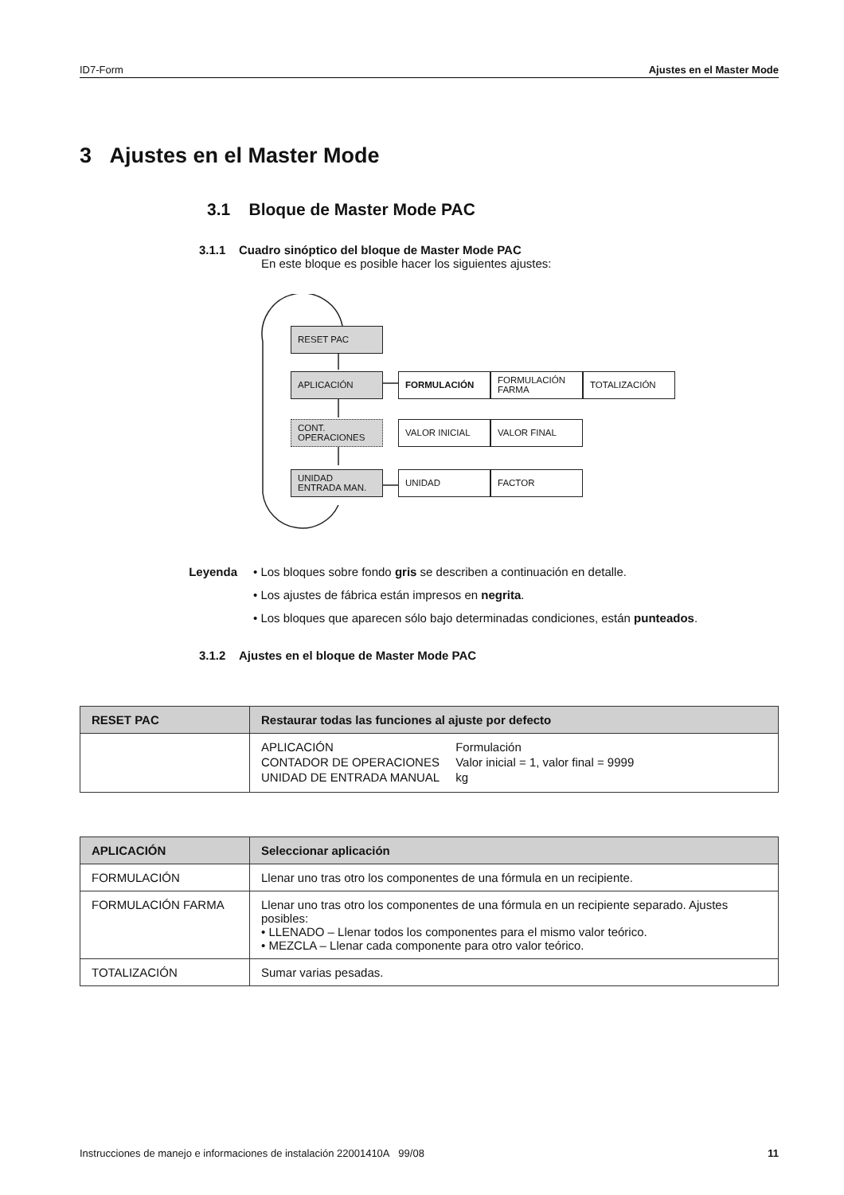ID7-Form Ajustes en el Master Mode
3 Ajustes en el Master Mode
3.1 Bloque de Master Mode PAC
3.1.1 Cuadro sinóptico del bloque de Master Mode PAC
En este bloque es posible hacer los siguientes ajustes:
RESET PAC
APLICACIÓN FORMULACIÓN
FORMULACIÓN
FARMA
TOTALIZACIÓN
CONT.
OPERACIONES
VALOR INICIAL VALOR FINAL
UNIDAD
ENTRADA MAN.
UNIDAD FACTOR
Leyenda • Los bloques sobre fondo gris se describen a continuación en detalle.
• Los ajustes de fábrica están impresos en negrita.
• Los bloques que aparecen sólo bajo determinadas condiciones, están punteados.
3.1.2 Ajustes en el bloque de Master Mode PAC
| RESET PAC | Restaurar todas las funciones al ajuste por defecto |
| --- | --- |
| | / APLICACIÓN / Formulación / / CONTADOR DE OPERACIONES / Valor inicial = 1, valor final = 9999 / / UNIDAD DE ENTRADA MANUAL / kg / |
| APLICACIÓN | Seleccionar aplicación |
| --- | --- |
| FORMULACIÓN | Llenar uno tras otro los componentes de una fórmula en un recipiente. |
| FORMULACIÓN FARMA | Llenar uno tras otro los componentes de una fórmula en un recipiente separado. Ajustes posibles: • LLENADO – Llenar todos los componentes para el mismo valor teórico. • MEZCLA – Llenar cada componente para otro valor teórico. |
| TOTALIZACIÓN | Sumar varias pesadas. |
Instrucciones de manejo e informaciones de instalación 22001410A 99/08 11